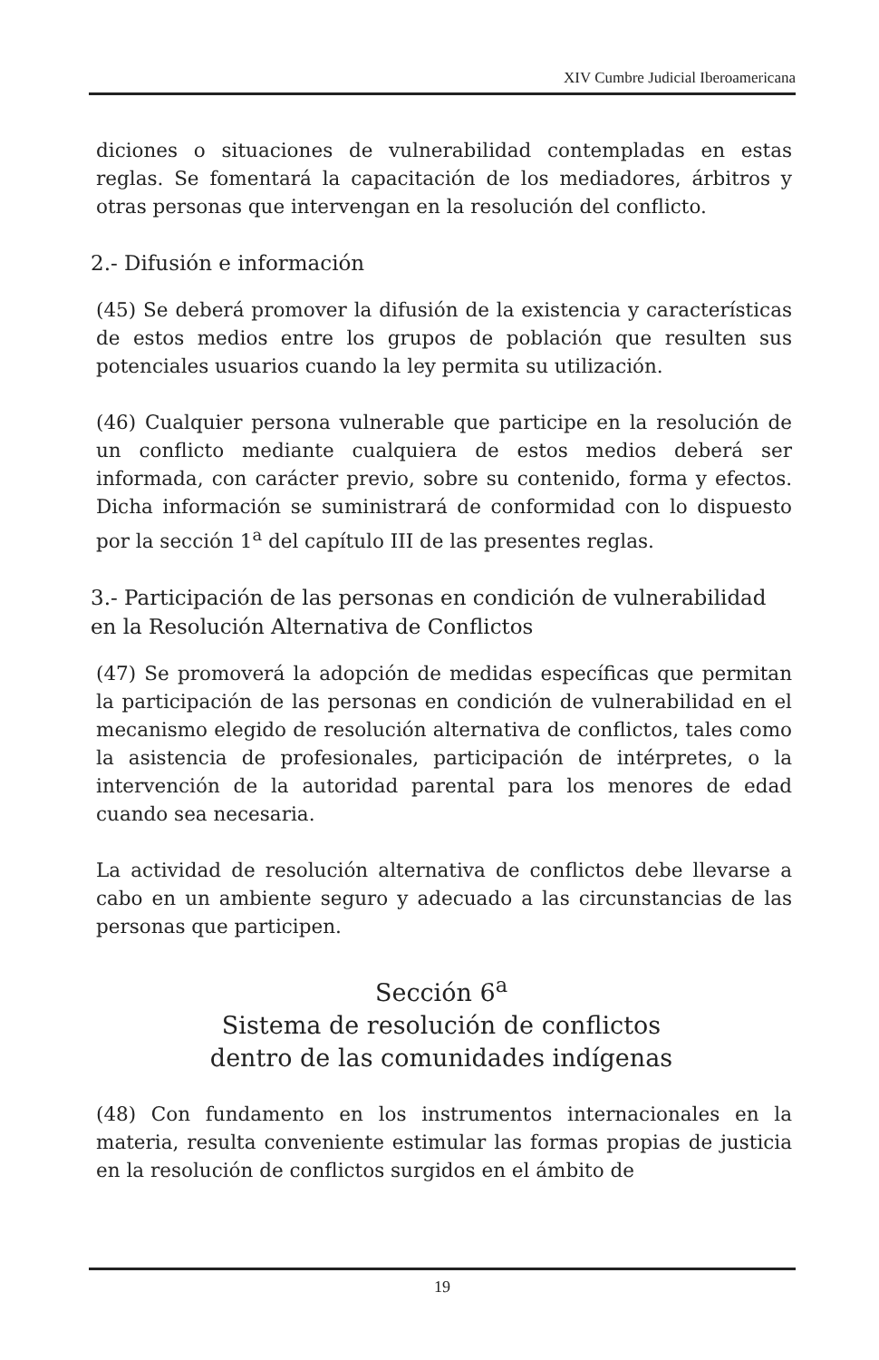XIV Cumbre Judicial Iberoamericana
diciones o situaciones de vulnerabilidad contempladas en estas reglas. Se fomentará la capacitación de los mediadores, árbitros y otras personas que intervengan en la resolución del conflicto.
2.- Difusión e información
(45) Se deberá promover la difusión de la existencia y características de estos medios entre los grupos de población que resulten sus potenciales usuarios cuando la ley permita su utilización.
(46) Cualquier persona vulnerable que participe en la resolución de un conflicto mediante cualquiera de estos medios deberá ser informada, con carácter previo, sobre su contenido, forma y efectos. Dicha información se suministrará de conformidad con lo dispuesto por la sección 1<sup>a</sup> del capítulo III de las presentes reglas.
3.- Participación de las personas en condición de vulnerabilidad en la Resolución Alternativa de Conflictos
(47) Se promoverá la adopción de medidas específicas que permitan la participación de las personas en condición de vulnerabilidad en el mecanismo elegido de resolución alternativa de conflictos, tales como la asistencia de profesionales, participación de intérpretes, o la intervención de la autoridad parental para los menores de edad cuando sea necesaria.
La actividad de resolución alternativa de conflictos debe llevarse a cabo en un ambiente seguro y adecuado a las circunstancias de las personas que participen.
Sección 6<sup>a</sup>
Sistema de resolución de conflictos
dentro de las comunidades indígenas
(48) Con fundamento en los instrumentos internacionales en la materia, resulta conveniente estimular las formas propias de justicia en la resolución de conflictos surgidos en el ámbito de
19